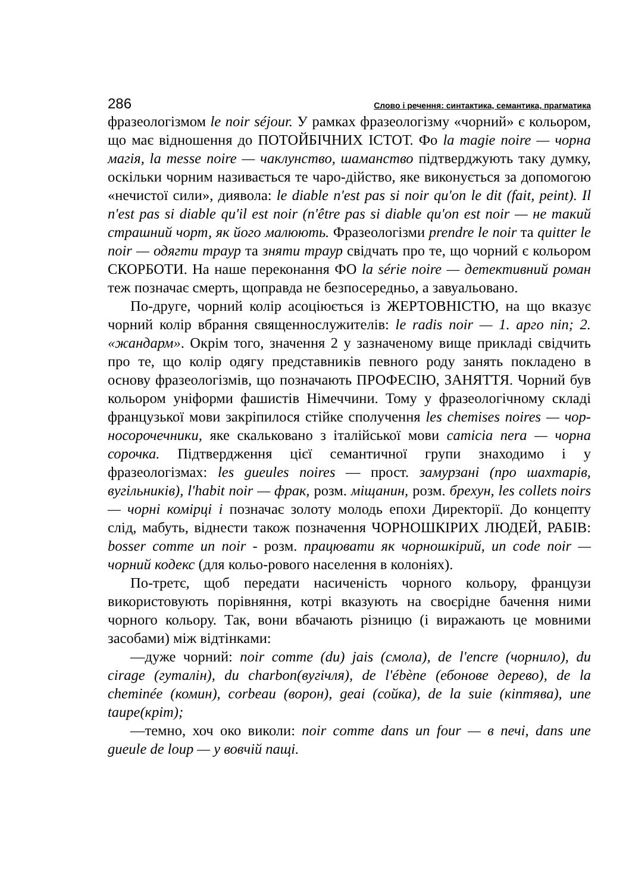286 Слово і речення: синтактика, семантика, прагматика
фразеологізмом le noir séjour. У рамках фразеологізму «чорний» є кольором, що має відношення до ПОТОЙБІЧНИХ ІСТОТ. Фо la magie noire — чорна магія, la messe noire — чаклунство, шаманство підтверджують таку думку, оскільки чорним називається те чаро-дійство, яке виконується за допомогою «нечистої сили», диявола: le diable n'est pas si noir qu'on le dit (fait, peint). Il n'est pas si diable qu'il est noir (n'être pas si diable qu'on est noir — не такий страшний чорт, як його малюють. Фразеологізми prendre le noir та quitter le noir — одягти траур та зняти траур свідчать про те, що чорний є кольором СКОРБОТИ. На наше переконання ФО la série noire — детективний роман теж позначає смерть, щоправда не безпосередньо, а завуальовано.
По-друге, чорний колір асоціюється із ЖЕРТОВНІСТЮ, на що вказує чорний колір вбрання священнослужителів: le radis noir — 1. арго піп; 2. «жандарм». Окрім того, значення 2 у зазначеному вище прикладі свідчить про те, що колір одягу представників певного роду занять покладено в основу фразеологізмів, що позначають ПРОФЕСІЮ, ЗАНЯТТЯ. Чорний був кольором уніформи фашистів Німеччини. Тому у фразеологічному складі французької мови закріпилося стійке сполучення les chemises noires — чор-носорочечники, яке скальковано з італійської мови camicia nera — чорна сорочка. Підтвердження цієї семантичної групи знаходимо і у фразеологізмах: les gueules noires — прост. замурзані (про шахтарів, вугільників), l'habit noir — фрак, розм. міщанин, розм. брехун, les collets noirs — чорні комірці і позначає золоту молодь епохи Директорії. До концепту слід, мабуть, віднести також позначення ЧОРНОШКІРИХ ЛЮДЕЙ, РАБІВ: bosser comme un noir - розм. працювати як чорношкірий, un code noir — чорний кодекс (для кольо-рового населення в колоніях).
По-третє, щоб передати насиченість чорного кольору, французи використовують порівняння, котрі вказують на своєрідне бачення ними чорного кольору. Так, вони вбачають різницю (і виражають це мовними засобами) між відтінками:
—дуже чорний: noir comme (du) jais (смола), de l'encre (чорнило), du cirage (гуталін), du charbon(вугічля), de l'ébène (ебонове дерево), de la cheminée (комин), corbeau (ворон), geai (сойка), de la suie (кіптява), une taupe(кріт);
—темно, хоч око виколи: noir comme dans un four — в печі, dans une gueule de loup — у вовчій пащі.